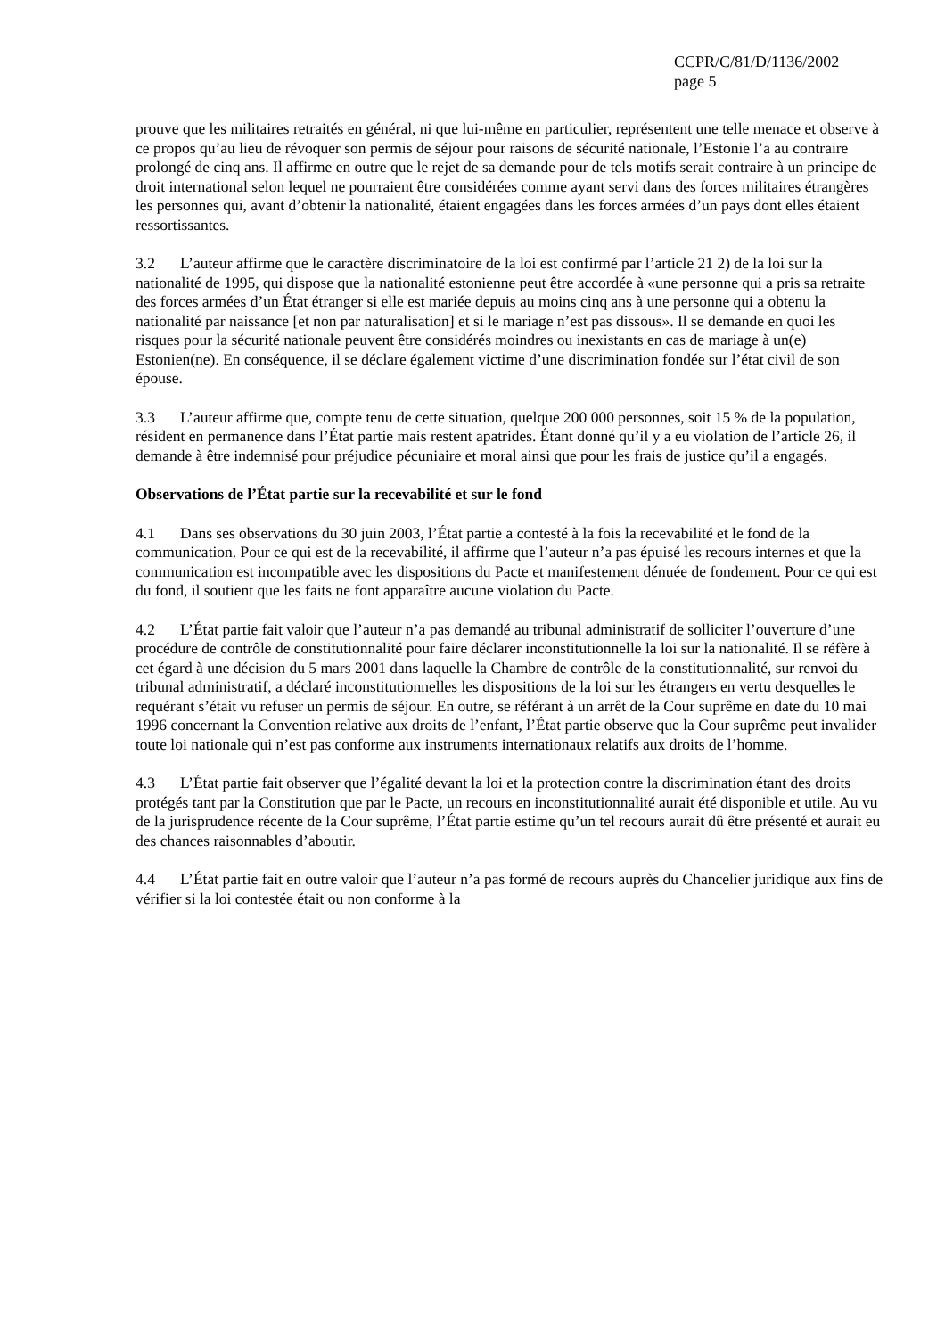CCPR/C/81/D/1136/2002
page 5
prouve que les militaires retraités en général, ni que lui-même en particulier, représentent une telle menace et observe à ce propos qu’au lieu de révoquer son permis de séjour pour raisons de sécurité nationale, l’Estonie l’a au contraire prolongé de cinq ans. Il affirme en outre que le rejet de sa demande pour de tels motifs serait contraire à un principe de droit international selon lequel ne pourraient être considérées comme ayant servi dans des forces militaires étrangères les personnes qui, avant d’obtenir la nationalité, étaient engagées dans les forces armées d’un pays dont elles étaient ressortissantes.
3.2 L’auteur affirme que le caractère discriminatoire de la loi est confirmé par l’article 21 2) de la loi sur la nationalité de 1995, qui dispose que la nationalité estonienne peut être accordée à «une personne qui a pris sa retraite des forces armées d’un État étranger si elle est mariée depuis au moins cinq ans à une personne qui a obtenu la nationalité par naissance [et non par naturalisation] et si le mariage n’est pas dissous». Il se demande en quoi les risques pour la sécurité nationale peuvent être considérés moindres ou inexistants en cas de mariage à un(e) Estonien(ne). En conséquence, il se déclare également victime d’une discrimination fondée sur l’état civil de son épouse.
3.3 L’auteur affirme que, compte tenu de cette situation, quelque 200 000 personnes, soit 15 % de la population, résident en permanence dans l’État partie mais restent apatrides. Étant donné qu’il y a eu violation de l’article 26, il demande à être indemnisé pour préjudice pécuniaire et moral ainsi que pour les frais de justice qu’il a engagés.
Observations de l’État partie sur la recevabilité et sur le fond
4.1 Dans ses observations du 30 juin 2003, l’État partie a contesté à la fois la recevabilité et le fond de la communication. Pour ce qui est de la recevabilité, il affirme que l’auteur n’a pas épuisé les recours internes et que la communication est incompatible avec les dispositions du Pacte et manifestement dénuée de fondement. Pour ce qui est du fond, il soutient que les faits ne font apparaître aucune violation du Pacte.
4.2 L’État partie fait valoir que l’auteur n’a pas demandé au tribunal administratif de solliciter l’ouverture d’une procédure de contrôle de constitutionnalité pour faire déclarer inconstitutionnelle la loi sur la nationalité. Il se réfère à cet égard à une décision du 5 mars 2001 dans laquelle la Chambre de contrôle de la constitutionnalité, sur renvoi du tribunal administratif, a déclaré inconstitutionnelles les dispositions de la loi sur les étrangers en vertu desquelles le requérant s’était vu refuser un permis de séjour. En outre, se référant à un arrêt de la Cour suprême en date du 10 mai 1996 concernant la Convention relative aux droits de l’enfant, l’État partie observe que la Cour suprême peut invalider toute loi nationale qui n’est pas conforme aux instruments internationaux relatifs aux droits de l’homme.
4.3 L’État partie fait observer que l’égalité devant la loi et la protection contre la discrimination étant des droits protégés tant par la Constitution que par le Pacte, un recours en inconstitutionnalité aurait été disponible et utile. Au vu de la jurisprudence récente de la Cour suprême, l’État partie estime qu’un tel recours aurait dû être présenté et aurait eu des chances raisonnables d’aboutir.
4.4 L’État partie fait en outre valoir que l’auteur n’a pas formé de recours auprès du Chancelier juridique aux fins de vérifier si la loi contestée était ou non conforme à la